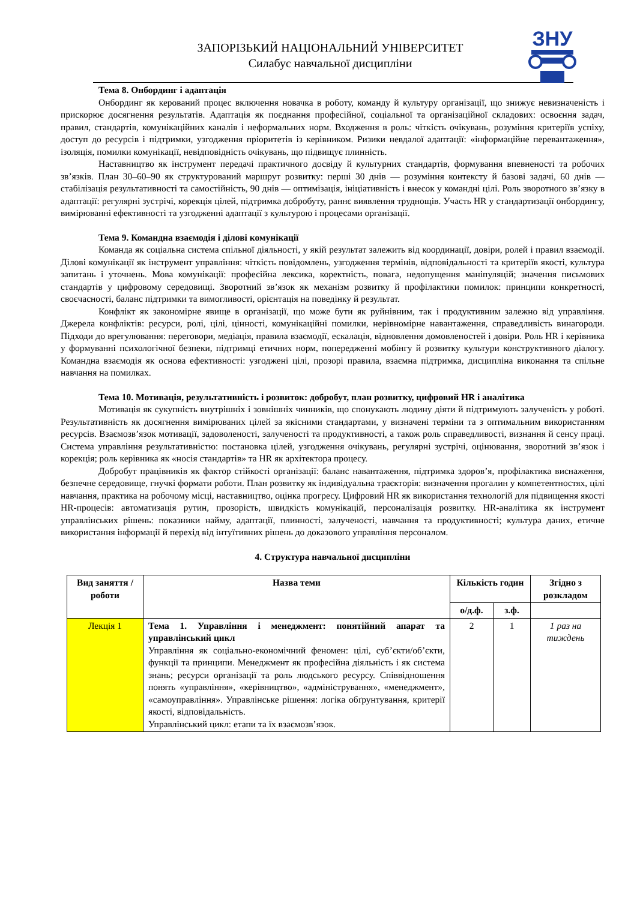ЗАПОРІЗЬКИЙ НАЦІОНАЛЬНИЙ УНІВЕРСИТЕТ
Силабус навчальної дисципліни
ЗНУ
Тема 8. Онбординг і адаптація
Онбординг як керований процес включення новачка в роботу, команду й культуру організації, що знижує невизначеність і прискорює досягнення результатів. Адаптація як поєднання професійної, соціальної та організаційної складових: освоєння задач, правил, стандартів, комунікаційних каналів і неформальних норм. Входження в роль: чіткість очікувань, розуміння критеріїв успіху, доступ до ресурсів і підтримки, узгодження пріоритетів із керівником. Ризики невдалої адаптації: «інформаційне перевантаження», ізоляція, помилки комунікації, невідповідність очікувань, що підвищує плинність.
Наставництво як інструмент передачі практичного досвіду й культурних стандартів, формування впевненості та робочих зв’язків. План 30–60–90 як структурований маршрут розвитку: перші 30 днів — розуміння контексту й базові задачі, 60 днів — стабілізація результативності та самостійність, 90 днів — оптимізація, ініціативність і внесок у командні цілі. Роль зворотного зв’язку в адаптації: регулярні зустрічі, корекція цілей, підтримка добробуту, раннє виявлення труднощів. Участь HR у стандартизації онбордингу, вимірюванні ефективності та узгодженні адаптації з культурою і процесами організації.
Тема 9. Командна взаємодія і ділові комунікації
Команда як соціальна система спільної діяльності, у якій результат залежить від координації, довіри, ролей і правил взаємодії. Ділові комунікації як інструмент управління: чіткість повідомлень, узгодження термінів, відповідальності та критеріїв якості, культура запитань і уточнень. Мова комунікації: професійна лексика, коректність, повага, недопущення маніпуляцій; значення письмових стандартів у цифровому середовищі. Зворотний зв’язок як механізм розвитку й профілактики помилок: принципи конкретності, своєчасності, баланс підтримки та вимогливості, орієнтація на поведінку й результат.
Конфлікт як закономірне явище в організації, що може бути як руйнівним, так і продуктивним залежно від управління. Джерела конфліктів: ресурси, ролі, цілі, цінності, комунікаційні помилки, нерівномірне навантаження, справедливість винагороди. Підходи до врегулювання: переговори, медіація, правила взаємодії, ескалація, відновлення домовленостей і довіри. Роль HR і керівника у формуванні психологічної безпеки, підтримці етичних норм, попередженні мобінгу й розвитку культури конструктивного діалогу. Командна взаємодія як основа ефективності: узгоджені цілі, прозорі правила, взаємна підтримка, дисципліна виконання та спільне навчання на помилках.
Тема 10. Мотивація, результативність і розвиток: добробут, план розвитку, цифровий HR і аналітика
Мотивація як сукупність внутрішніх і зовнішніх чинників, що спонукають людину діяти й підтримують залученість у роботі. Результативність як досягнення вимірюваних цілей за якісними стандартами, у визначені терміни та з оптимальним використанням ресурсів. Взаємозв’язок мотивації, задоволеності, залученості та продуктивності, а також роль справедливості, визнання й сенсу праці. Система управління результативністю: постановка цілей, узгодження очікувань, регулярні зустрічі, оцінювання, зворотний зв’язок і корекція; роль керівника як «носія стандартів» та HR як архітектора процесу.
Добробут працівників як фактор стійкості організації: баланс навантаження, підтримка здоров’я, профілактика виснаження, безпечне середовище, гнучкі формати роботи. План розвитку як індивідуальна траєкторія: визначення прогалин у компетентностях, цілі навчання, практика на робочому місці, наставництво, оцінка прогресу. Цифровий HR як використання технологій для підвищення якості HR-процесів: автоматизація рутин, прозорість, швидкість комунікацій, персоналізація розвитку. HR-аналітика як інструмент управлінських рішень: показники найму, адаптації, плинності, залученості, навчання та продуктивності; культура даних, етичне використання інформації й перехід від інтуїтивних рішень до доказового управління персоналом.
4. Структура навчальної дисципліни
| Вид заняття /роботи | Назва теми | Кількість годин | | Згідно з розкладом |
| --- | --- | --- | --- | --- |
| | | о/д.ф. | з.ф. | |
| Лекція 1 | Тема 1. Управління і менеджмент: понятійний апарат та управлінський цикл Управління як соціально-економічний феномен: цілі, суб’єкти/об’єкти, функції та принципи. Менеджмент як професійна діяльність і як система знань; ресурси організації та роль людського ресурсу. Співвідношення понять «управління», «керівництво», «адміністрування», «менеджмент», «самоуправління». Управлінське рішення: логіка обґрунтування, критерії якості, відповідальність. Управлінський цикл: етапи та їх взаємозв’язок. | 2 | 1 | 1 раз на тиждень |